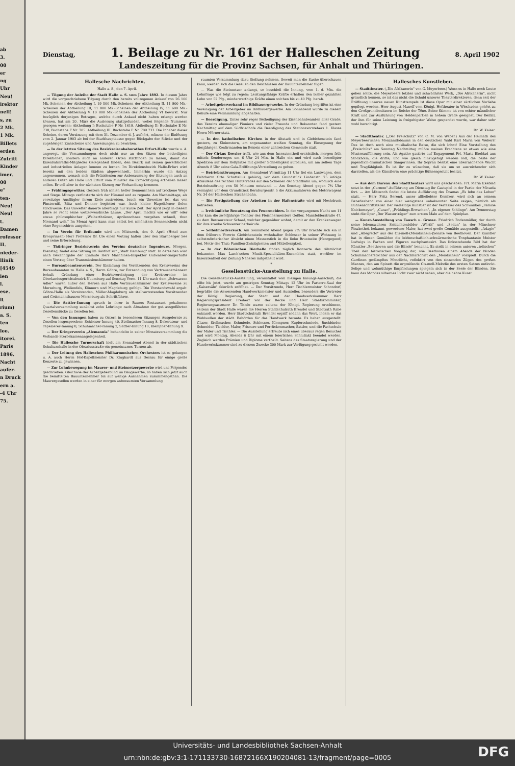ab
3.
00
er
ng
Uhr
Neu!
irektor
nell!
s, zu
2 Mk.
1 Mk.
Billets
erden
Zutritt
Kinder
imer.
00
e"
ten-
Neu!
Neu!
t.
Damen
rofessor
II.
nieder-
llinik
[4549
ien
l.
ese.
lt
rium)
a. S.
ten
lee.
itorei.
Paris
1896.
Nacht
aufer-
n Druck
ern a.
-4 Uhr
75.
Dienstag,
1. Beilage zu Nr. 161 der Halleschen Zeitung
8. April 1902
Landeszeitung für die Provinz Sachsen, für Anhalt und Thüringen.
Hallesche Nachrichten.
Halle a. S., den 7. April.
— Tilgung der Anleihe der Stadt Halle a. S. vom Jahre 1892. In diesem Jahre wird die vorgeschriebene Tilgung durch den bereits vollzogenen Ankauf von 26 100 Mk.-Scheinen der Abtheilung I, 19 500 Mk.-Scheinen der Abtheilung II, 11 800 Mk.-Scheinen der Abtheilung III, 11 800 Mk.-Scheinen der Abtheilung IV, 11 600 Mk.-Scheinen der Abtheilung V, 10 800 Mk.-Scheinen der Abtheilung VI bewirkt. Nur bezüglich derjenigen Betrages, welche durch Ankauf nicht haben erlangt werden können, hat am 20. März die Auslosung stattgefunden, wobei folgende Nummern gezogen wurden: Abtheilung I: Buchstabe F Nr. 1619. Abtheilung II: Buchstabe E Nr. 738, Buchstabe F Nr. 785. Abtheilung III: Buchstabe E Nr. 709 733. Die Inhaber dieser Scheine, deren Verzinsung mit dem 31. Dezember d. J. aufhört, müssen die Einlösung vom 2. Januar 1903 ab bei der Stadthauptkasse gegen Rückgabe der Stücke und der zugehörigen Zinsscheine und Anweisungen zu bewirken.
— In der letzten Sitzung des Bezirkseisenbahnrathes Erfurt-Halle wurde u. A. angeregt, die Versammlungen doch nicht nur an den Sitzen der betheiligten Direktionen, sondern auch an anderen Orten stattfinden zu lassen, damit die Eisenbahnraths-Mitglieder Gelegenheit finden, den Bezirk mit seinen gewerblichen und industriellen Anlagen kennen zu lernen. Im Direktionsbezirk Halle-Erfurt wird bereits mit den beiden Städten abgewechselt. Immerhin wurde ein Antrag angenommen, wonach sich die Präsidenten zur Anberaumung der Sitzungen auch an anderen Orten als Halle und Erfurt vom Minister die Ermächtigung ertheilen lassen sollen. Er soll aber in der nächsten Sitzung zur Verhandlung kommen.
— Frühlingsgewitter. Gestern früh schien heller Sonnenschein auf trockene Wege und Stege. Mittags verfinsterte sich der Himmel und es regnete. Am Nachmittage, als vorwitzige Ausflügler ihrem Ziele zustrebten, brach ein Unwetter los, das von Finsterniß, Blitz und Donner begleitet war. Auch kleine Hagelkörner fielen strichweise. Das Unwetter dauerte allerdings nur kurze Zeit. Der April zeigt in diesem Jahre so recht seine wetterwendische Laune. „Der April machts wie er will" oder etwas philosophischer „Weiberthränen, Aprilenschnee vergehen schnell, thun Niemand weh." Im Monat April kann man selbst bei schönstem Sonnenschein nicht ohne Regenschirm ausgehen.
— Im Verein für Erdkunde wird am Mittwoch, den 9. April (Hotel zum Kronprinzen) Herr Professor Dr. Ule einen Vortrag halten über den Starnberger See und seine Erforschung.
— Thüringer Bezirksverein des Vereins deutscher Ingenieure. Morgen, Dienstag, findet eine Sitzung im Gasthof zur „Stadt Hamburg" statt. In derselben wird nach Bekanntgabe der Einläufe Herr Maschinen-Inspektor Gutwasser-Saigerhütte einen Vortrag über Transmissionshämmer halten.
— Bureaubeamtenverein. Der Einladung des Vorsitzenden des Kreisvereins der Bureaubeamten zu Halle a. S., Herrn Göhre, zur Entsendung von Vertrauensmännern behufs Gründung einer Bezirksvereinigung der Kreisvereine im Oberlandesgerichtsbezirk Naumburg auf Sonntag Vorm. 11 Uhr nach dem „Schwarzen Adler" waren außer den Herren aus Halle Vertrauensmänner der Kreisvereine zu Merseburg, Weißenfels, Könnern und Magdeburg gefolgt. Die Vorstandswahl ergab: Göhre-Halle als Vorsitzenden, Müller-Magdeburg als stellvertretenden Vorsitzenden und Gottmannshausen-Merseburg als Schriftführer.
— Die Sattler-Innung sprach in ihrer in Bauers Restaurant gehaltenen Quartalversammlung zunächst zehn Lehrlinge nach Abnahme der gut ausgeführten Gesellenstücke zu Gesellen los.
— Von den Innungen haben zu Ostern in besonderen Sitzungen Ausgelernte zu Gesellen losgesprochen: Schlosser-Innung 40, Stellmacher-Innung 8, Dekorateur- und Tapezierer-Innung 8, Schuhmacher-Innung 2, Sattler-Innung 10, Klempner-Innung 9.
— Der Kriegerverein „Alemannia" behandelte in seiner Monatsversammlung die Verbands-Sterbekassenangelegenheit.
— Die Hallesche Turnerschaft hielt am Sonnabend Abend in der städtischen Schulturnhalle in der Oleariusstraße ein gemeinsames Turnen ab.
— Der Leitung des Halleschen Philharmonischen Orchesters ist es gelungen u. A. auch Herrn Hof-Kapellmeister Dr. Klughardt aus Dessau für einige große Konzerte zu gewinnen.
— Zur Lohnbewegung im Maurer- und Steinsetzergewerbe wird uns Folgendes geschrieben: Gleichwie der Arbeitgeberbund im Baugewerbe, so haben sich jetzt auch die bemittelten Bauunternehmer bis auf wenige Ausnahmen zusammengethan. Die Maurergesellen werden in einer für morgen anberaumten Versammlung
raumten Versammlung dazu Stellung nehmen. Soweit man die Sache überschauen kann, werden sich die Gesellen den Beschlüssen der Bauunternehmer fügen.
— Was die Steinsetzer anlangt, so beschloß die Innung, vom 1. d. Mts. die Lohnfrage wie folgt zu regeln: Leistungsfähige Kräfte erhalten den bisher gezahlten Lohn von 52 Pfg., minderwerthige Kräfte einen solchen bis zu 40 Pfg. herab.
— Arbeitgeberverband im Bildhauergewerbe. In der Gründung begriffen ist eine Vereinigung der Arbeitgeber im Bildhauergewerbe. Am Sonnabend wurde zu diesem Behufe eine Versammlung abgehalten.
— Beerdigung. Unter sehr reger Betheiligung der Eisenbahnbeamten aller Grade, des Vereins ehemaliger Pioniere und vieler Freunde und Bekannten fand gestern Nachmittag auf dem Südfriedhofe die Beerdigung des Stationsvorstehers 1. Klasse Herrn Mörner statt.
— In den katholischen Kirchen in der Altstadt und in Giebichenstein fand gestern, zu Kleinostern, am sogenannten weißen Sonntag, die Einsegnung der diesjährigen Konfirmanden im Beisein einer zahlreichen Gemeinde statt.
— Der Cirkus Drexler trifft, wie aus dem Inseratentheil ersichtlich, morgen früh mittels Sonderzuges um 6 Uhr 24 Min. in Halle ein und wird nach beendigter Spedition auf dem Roßplatze mit großer Schnelligkeit aufbauen, um am selben Tage Abends 8 Uhr seine Gala-Eröffnungs-Vorstellung zu geben.
— Betriebsstörungen. Am Sonnabend Vormittag 11 Uhr fiel ein Lastwagen, dem Fuhrherrn Otto Schottelius gehörig, vor dem Grundstück Lindenstr. 75 infolge Ablaufens des rechten Hinterrades auf den Schienen der Stadtbahn um, wodurch eine Betriebsstörung von 50 Minuten entstand. — Am Sonntag Abend gegen 7¾ Uhr versagten vor dem Grundstück Bernburgerstr. 5 die Akkumulatoren des Motorwagens Nr. 34 der Halleschen Straßenbahn.
— Die Fertigstellung der Arbeiten in der Hafenstraße wird mit Hochdruck betrieben.
— Irrthümliche Benutzung des Feuermelders. In der vergangenen Nacht um 11 Uhr kam die zwölfjährige Tochter des Fleischermeisters Geßler, Mansfelderstraße 47, zu dem Restaurateur Schaaf, welcher gegenüber wohnt, damit er den Krankenwagen für ihre kranke Schwester herbeirufe.
— Selbstmordversuch. Am Sonnabend Abend gegen 7¼ Uhr brachte sich ein in dem früheren Vororte Giebichenstein wohnhafter Schlosser in seiner Wohnung in selbstmörderischer Absicht einen Messerstich in die linke Brustseite (Herzgegend) bei. Motiv der That: Familien-Zwistigkeiten und Mittellosigkeit.
— In der Böhmischen Bierhalle finden täglich Konzerte des rühmlichst bekannten Max Lasch'schen Musik-Spezialitäten-Ensembles statt, worüber im Inseratentheil der Zeitung Näheres mitgetheilt wird.
*
Gesellenstücks-Ausstellung zu Halle.
Die Gesellenstücks-Ausstellung, veranstaltet vom hiesigen Innungs-Ausschuß, die elfte bis jetzt, wurde am gestrigen Sonntag Mittags 12 Uhr im Parterre-Saal der „Kaisersäle" feierlich eröffnet. — Der Vorsitzende, Herr Tischlermeister Schondorf, begrüßte die Anwesenden Handwerksmeister und Aussteller, besonders die Vertreter der Königl. Regierung, der Stadt und der Handwerkskammer. Herr Regierungspräsident Freiherr von der Recke und Herr Staatskommissar, Regierungsassessor Dr. Thiele waren seitens der Königl. Regierung erschienen, seitens der Stadt Halle waren die Herren Stadtschulrath Brendel und Stadtrath Rabe entsandt worden. Herr Stadtschulrath Brendel ergriff sodann das Wort, indem er das Wohlwollen der städt. Behörden für das Handwerk betonte. Es haben ausgestellt: Glaser, Stellmacher, Schmiede, Schlosser, Klempner, Kupferschmiede, Buchbinder, Schneider, Tischler, Maler, Friseure und Perrückenmacher, Sattler, und die Fachschule der Maler und Tischler. — Die Ausstellung erfreute sich eines überaus regen Besuches und wird Montag, Abends 6 Uhr mit einem feierlichen Schlußakt beendet werden. Zugleich werden Prämien und Diplome vertheilt. Seitens des Staatsregierung und der Handwerkskammer sind zu diesem Zwecke 300 Mark zur Verfügung gestellt worden.
Hallesches Kunstleben.
— Stadttheater. („Die Afrikanerin" von G. Meyerbeer.) Wenn es in Halle noch Leute geben sollte, die Meyerbeers letztes und schwächstes Werk, „Die Afrikanerin", nicht gründlich kennen, so ist das nicht die Schuld unserer Theaterdirektoren, denn seit der Eröffnung unseres neuen Kunsttempels ist diese Oper mit einer zärtlichen Vorliebe gepflegt worden. Herr August Manoff vom Königl. Hoftheater in Wiesbaden gehört zu den Großgrundbesitzern im Reiche der Töne. Seine Stimme ist von echter männlicher Kraft und zur Ausführung von Heldenpartien in hohem Grade geeignet. Der Beifall, der ihm für seine Leistung in freigebigster Weise gespendet wurde, war daher sehr wohl berechtigt.
Dr. W. Kaiser.
— Stadttheater. („Der Freischütz" von C. M. von Weber.) Aus der Heimath des Meyerbeer'schen Monzanillobaums in den deutschen Wald Karl Maria von Webers! Des ist doch noch eine musikalische Reise, die sich lohnt! Eine Vorstellung des „Freischütz" am Sonntag Nachmittag müßte meines Erachtens so etwas wie eine Musteraufführung sein. Als Agathe gastirte auf Engagement Frl. Maria Ekeblad aus Stockholm, die dritte, und wie gleich hinzugefügt werden soll, die beste der jugendlich-dramatischen Sängerinnen. Ihr Sopran besitzt eine überraschende Wucht und Tragfähigkeit. Es ist ihr zu wünschen, daß sie um so ausreichender sich darstellen, als die Künstlerin eine prächtige Bühnengestalt besitzt.
Dr. W. Kaiser.
— Aus dem Bureau des Stadttheaters wird uns geschrieben: Frl. Maria Ekeblad setzt in der „Carmen"-Aufführung am Dienstag ihr Gastspiel in der Partie der Micaela fort. — Am Mittwoch findet die letzte Aufführung des Dramas „Es lebe das Leben" statt. — Herr Fritz Berend, unser allbeliebter Komiker, wird sich an seinem Benefizabend von einer hier wenigstens unbekannten Seite zeigen, nämlich als Bühnenschriftsteller. Der vielseitige Künstler ist der Verfasser des Schwankes „Familie Knickemeyer", „Cacao", „Frühlings-Erwachen", „In eigener Schlinge". Am Donnerstag steht die Oper „Der Wasserträger" zum ersten Male auf dem Spielplan.
— Kunst-Ausstellung von Tausch u. Grosse. Friedrich Bodenmüller, der durch seine lebenswahren Schlachtenbilder „Wörth" und „Sedan" in der Münchner Pinakothek bekannt gewordene Maler, hat zwei große Gemälde ausgestellt: „Adagio" und „Allegretto" aus der Cis-moll-(Mondschein-)Sonate von Beethoven. Der Künstler hat in diesen Gemälden die leidenschaftlich-schwärmerische Tonphantasie Meister Ludwigs in Farben und Figuren nachphantasirt. Das linksstehende Bild hat der Künstler „Beethoven und die Blinde" benannt. Es stellt in seinem unteren „irdischen" Theil den historischen Vorgang dar, wie Beethoven einem Abends der blinden Schuhmacherstochter aus der Nachbarschaft den „Mondschein" vorspielt. Durch die Gardinen gedämpftes Mondlicht, reflektirt von den sinnenden Zügen des großen Mannes, den am Spinett die ergreifende Cis-moll-Melodie des ersten Satzes entlockt. Selige und wehmüthige Empfindungen spiegeln sich in der Seele der Blinden. Sie kann des Mondes silbernes Licht zwar nicht sehen, aber die hehre Kunst
Universitäts- und Landesbibliothek Sachsen-Anhalt
urn:nbn:de:gbv:3:1-171133730-16872166X190204081-13/fragment/page=0005
DFG